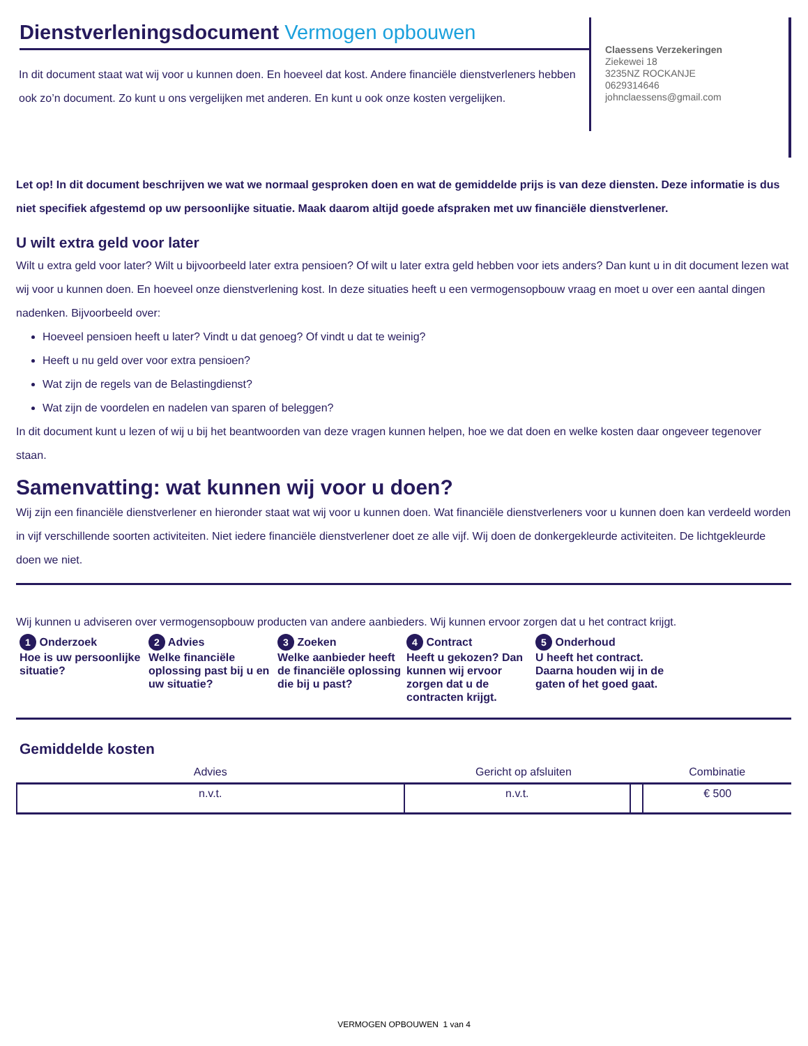Dienstverleningsdocument Vermogen opbouwen
In dit document staat wat wij voor u kunnen doen. En hoeveel dat kost. Andere financiële dienstverleners hebben ook zo’n document. Zo kunt u ons vergelijken met anderen. En kunt u ook onze kosten vergelijken.
Claessens Verzekeringen
Ziekewei 18
3235NZ ROCKANJE
0629314646
johnclaessens@gmail.com
Let op! In dit document beschrijven we wat we normaal gesproken doen en wat de gemiddelde prijs is van deze diensten. Deze informatie is dus niet specifiek afgestemd op uw persoonlijke situatie. Maak daarom altijd goede afspraken met uw financiële dienstverlener.
U wilt extra geld voor later
Wilt u extra geld voor later? Wilt u bijvoorbeeld later extra pensioen? Of wilt u later extra geld hebben voor iets anders? Dan kunt u in dit document lezen wat wij voor u kunnen doen. En hoeveel onze dienstverlening kost. In deze situaties heeft u een vermogensopbouw vraag en moet u over een aantal dingen nadenken. Bijvoorbeeld over:
Hoeveel pensioen heeft u later? Vindt u dat genoeg? Of vindt u dat te weinig?
Heeft u nu geld over voor extra pensioen?
Wat zijn de regels van de Belastingdienst?
Wat zijn de voordelen en nadelen van sparen of beleggen?
In dit document kunt u lezen of wij u bij het beantwoorden van deze vragen kunnen helpen, hoe we dat doen en welke kosten daar ongeveer tegenover staan.
Samenvatting: wat kunnen wij voor u doen?
Wij zijn een financiële dienstverlener en hieronder staat wat wij voor u kunnen doen. Wat financiële dienstverleners voor u kunnen doen kan verdeeld worden in vijf verschillende soorten activiteiten. Niet iedere financiële dienstverlener doet ze alle vijf. Wij doen de donkergekleurde activiteiten. De lichtgekleurde doen we niet.
Wij kunnen u adviseren over vermogensopbouw producten van andere aanbieders. Wij kunnen ervoor zorgen dat u het contract krijgt.
1 Onderzoek
Hoe is uw persoonlijke situatie?
2 Advies
Welke financiële oplossing past bij u en uw situatie?
3 Zoeken
Welke aanbieder heeft de financiële oplossing die bij u past?
4 Contract
Heeft u gekozen? Dan kunnen wij ervoor zorgen dat u de contracten krijgt.
5 Onderhoud
U heeft het contract. Daarna houden wij in de gaten of het goed gaat.
Gemiddelde kosten
| Advies | Gericht op afsluiten | | Combinatie |
| --- | --- | --- | --- |
| n.v.t. | n.v.t. | | € 500 |
VERMOGEN OPBOUWEN 1 van 4